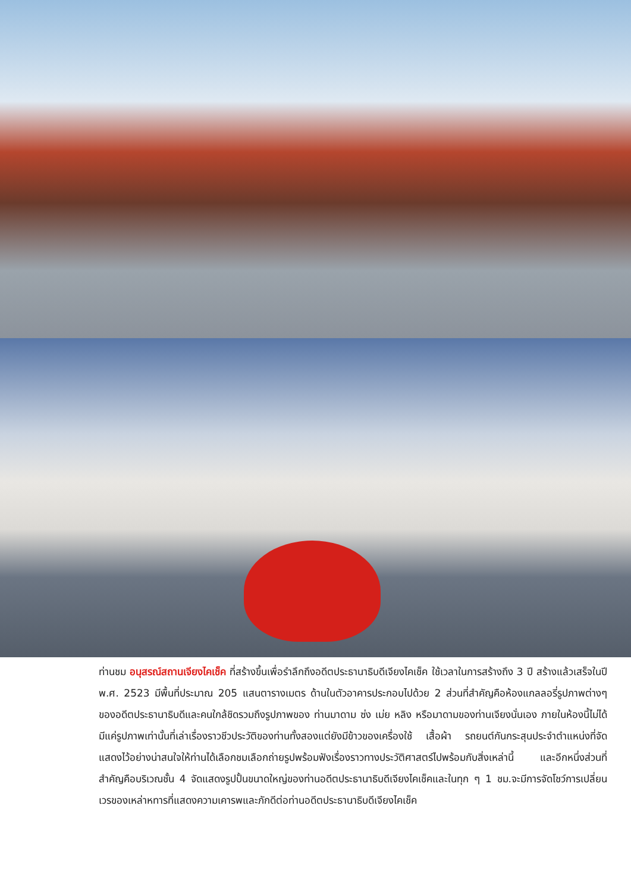ท่านชม อนุสรณ์สถานเจียงไคเช็ค ที่สร้างขึ้นเพื่อรำลึกถึงอดีตประธานาธิบดีเจียงไคเช็ค ใช้เวลาในการสร้างถึง 3 ปี สร้างแล้วเสร็จในปี พ.ศ. 2523 มีพื้นที่ประมาณ 205 แสนตารางเมตร ด้านในตัวอาคารประกอบไปด้วย 2 ส่วนที่สำคัญคือห้องแกลลอรี่รูปภาพต่างๆ ของอดีตประธานาธิบดีและคนใกล้ชิดรวมถึงรูปภาพของ ท่านมาดาม ซ่ง เม่ย หลิง หรือมาดามของท่านเจียงนั่นเอง ภายในห้องนี้ไม่ได้มีแค่รูปภาพเท่านั้นที่เล่าเรื่องราวชีวประวัติของท่านทั้งสองแต่ยังมีข้าวของเครื่องใช้ เสื้อผ้า รถยนต์กันกระสุนประจำตำแหน่งที่จัดแสดงไว้อย่างน่าสนใจให้ท่านได้เลือกชมเลือกถ่ายรูปพร้อมฟังเรื่องราวทางประวัติศาสตร์ไปพร้อมกับสิ่งเหล่านี้ และอีกหนึ่งส่วนที่สำคัญคือบริเวณชั้น 4 จัดแสดงรูปปั้นขนาดใหญ่ของท่านอดีตประธานาธิบดีเจียงไคเช็คและในทุก ๆ 1 ชม.จะมีการจัดโชว์การเปลี่ยนเวรของเหล่าหทารที่แสดงความเคารพและภักดีต่อท่านอดีตประธานาธิบดีเจียงไคเช็ค